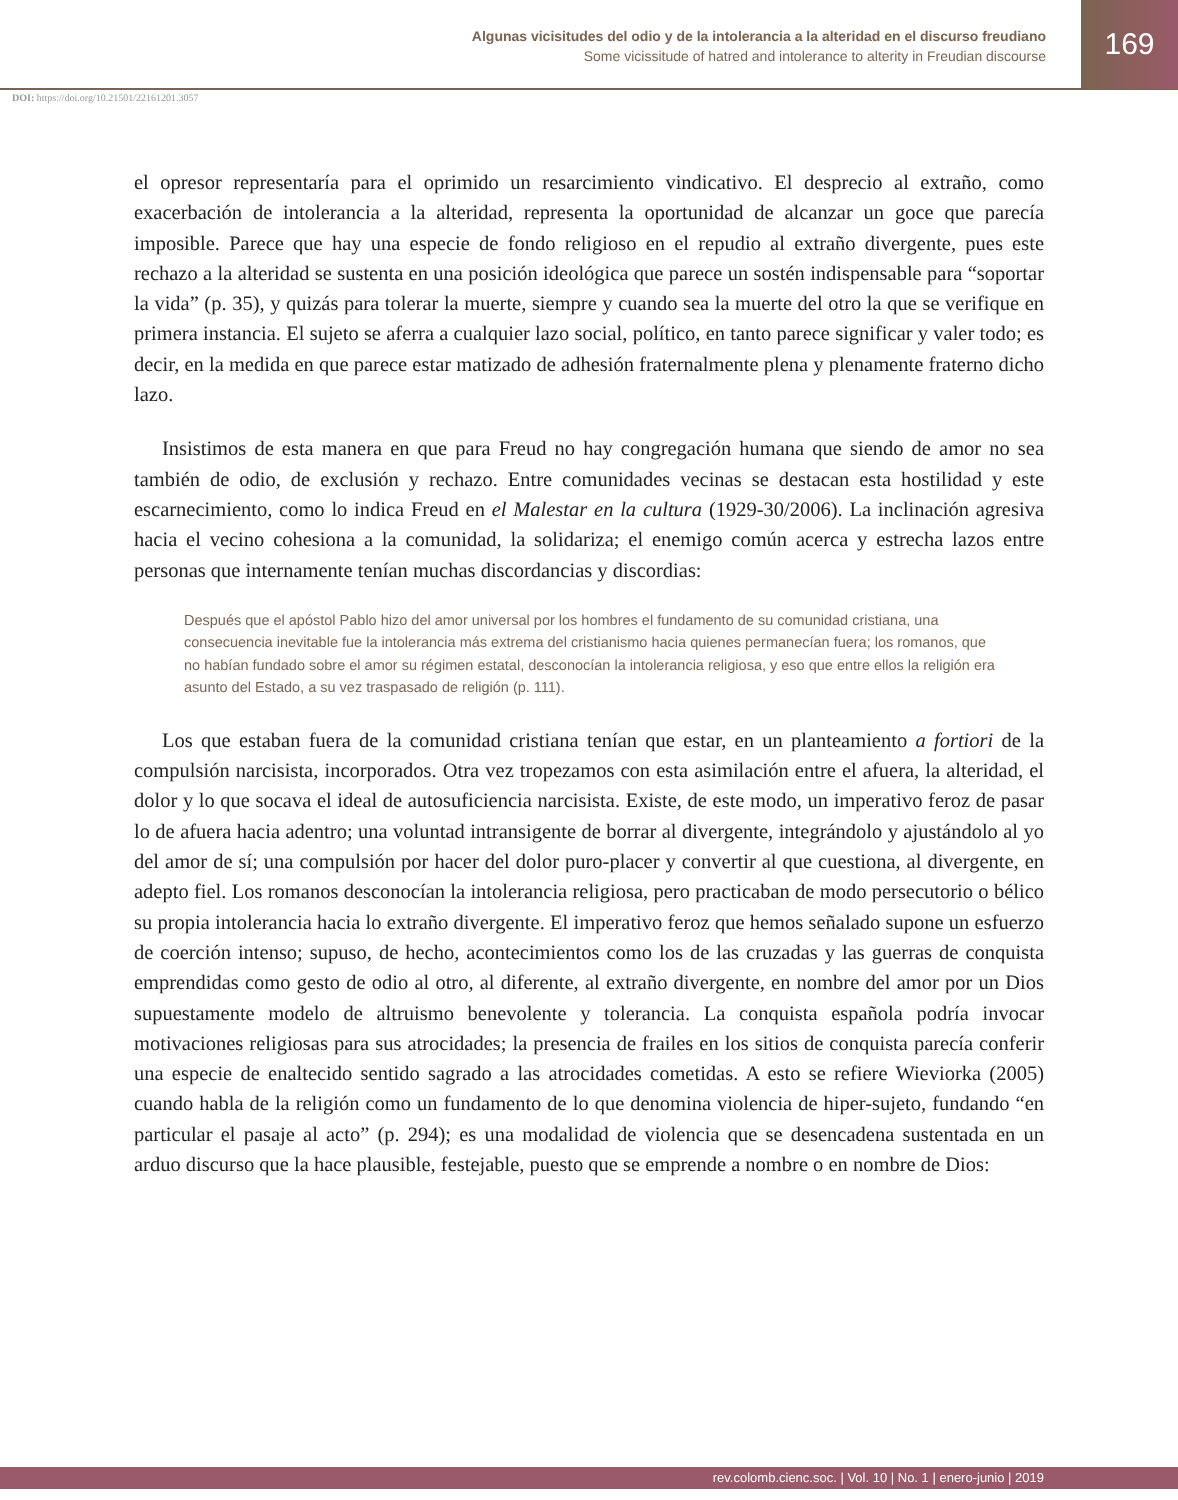Algunas vicisitudes del odio y de la intolerancia a la alteridad en el discurso freudiano
Some vicissitude of hatred and intolerance to alterity in Freudian discourse
169
DOI: https://doi.org/10.21501/22161201.3057
el opresor representaría para el oprimido un resarcimiento vindicativo. El desprecio al extraño, como exacerbación de intolerancia a la alteridad, representa la oportunidad de alcanzar un goce que parecía imposible. Parece que hay una especie de fondo religioso en el repudio al extraño divergente, pues este rechazo a la alteridad se sustenta en una posición ideológica que parece un sostén indispensable para “soportar la vida” (p. 35), y quizás para tolerar la muerte, siempre y cuando sea la muerte del otro la que se verifique en primera instancia. El sujeto se aferra a cualquier lazo social, político, en tanto parece significar y valer todo; es decir, en la medida en que parece estar matizado de adhesión fraternalmente plena y plenamente fraterno dicho lazo.
Insistimos de esta manera en que para Freud no hay congregación humana que siendo de amor no sea también de odio, de exclusión y rechazo. Entre comunidades vecinas se destacan esta hostilidad y este escarnecimiento, como lo indica Freud en el Malestar en la cultura (1929-30/2006). La inclinación agresiva hacia el vecino cohesiona a la comunidad, la solidariza; el enemigo común acerca y estrecha lazos entre personas que internamente tenían muchas discordancias y discordias:
Después que el apóstol Pablo hizo del amor universal por los hombres el fundamento de su comunidad cristiana, una consecuencia inevitable fue la intolerancia más extrema del cristianismo hacia quienes permanecían fuera; los romanos, que no habían fundado sobre el amor su régimen estatal, desconocían la intolerancia religiosa, y eso que entre ellos la religión era asunto del Estado, a su vez traspasado de religión (p. 111).
Los que estaban fuera de la comunidad cristiana tenían que estar, en un planteamiento a fortiori de la compulsión narcisista, incorporados. Otra vez tropezamos con esta asimilación entre el afuera, la alteridad, el dolor y lo que socava el ideal de autosuficiencia narcisista. Existe, de este modo, un imperativo feroz de pasar lo de afuera hacia adentro; una voluntad intransigente de borrar al divergente, integrándolo y ajustándolo al yo del amor de sí; una compulsión por hacer del dolor puro-placer y convertir al que cuestiona, al divergente, en adepto fiel. Los romanos desconocían la intolerancia religiosa, pero practicaban de modo persecutorio o bélico su propia intolerancia hacia lo extraño divergente. El imperativo feroz que hemos señalado supone un esfuerzo de coerción intenso; supuso, de hecho, acontecimientos como los de las cruzadas y las guerras de conquista emprendidas como gesto de odio al otro, al diferente, al extraño divergente, en nombre del amor por un Dios supuestamente modelo de altruismo benevolente y tolerancia. La conquista española podría invocar motivaciones religiosas para sus atrocidades; la presencia de frailes en los sitios de conquista parecía conferir una especie de enaltecido sentido sagrado a las atrocidades cometidas. A esto se refiere Wieviorka (2005) cuando habla de la religión como un fundamento de lo que denomina violencia de hiper-sujeto, fundando “en particular el pasaje al acto” (p. 294); es una modalidad de violencia que se desencadena sustentada en un arduo discurso que la hace plausible, festejable, puesto que se emprende a nombre o en nombre de Dios:
rev.colomb.cienc.soc. | Vol. 10 | No. 1 | enero-junio | 2019